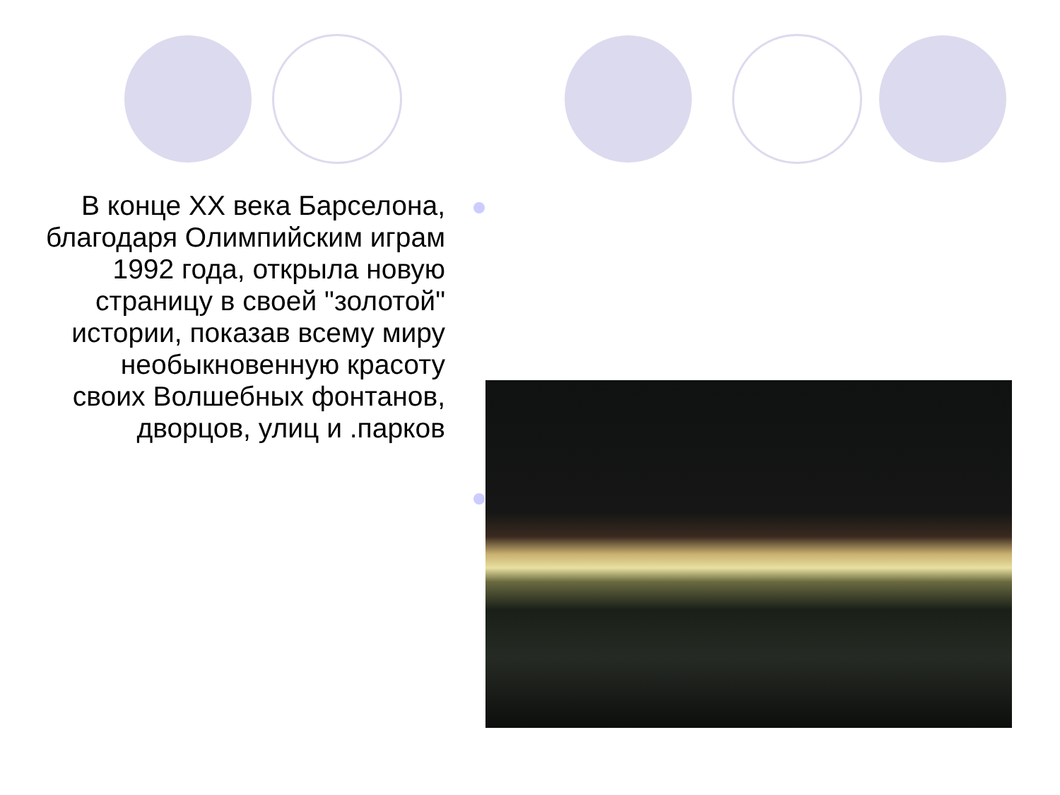В конце XX века Барселона, благодаря Олимпийским играм 1992 года, открыла новую страницу в своей "золотой" истории, показав всему миру необыкновенную красоту своих Волшебных фонтанов, дворцов, улиц и .парков